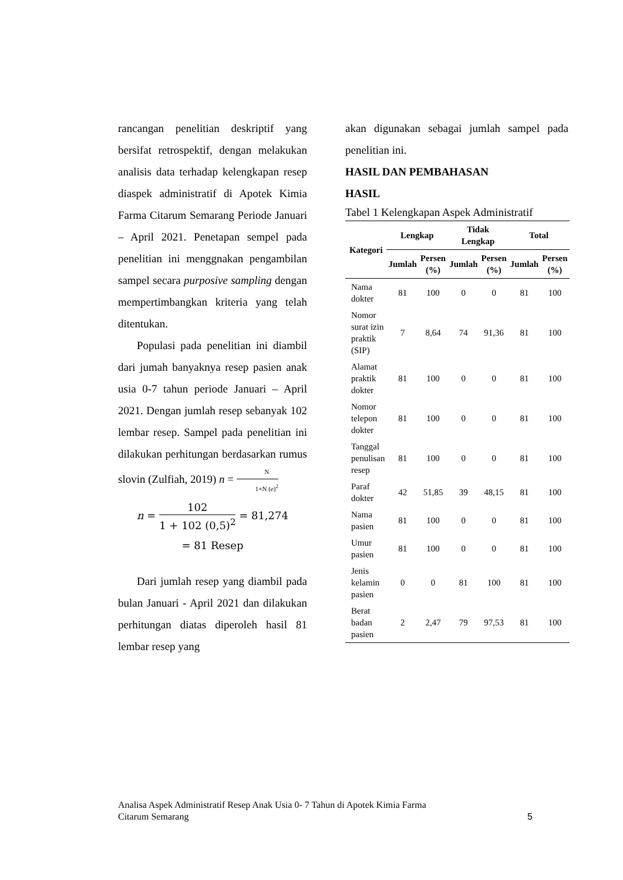rancangan penelitian deskriptif yang bersifat retrospektif, dengan melakukan analisis data terhadap kelengkapan resep diaspek administratif di Apotek Kimia Farma Citarum Semarang Periode Januari – April 2021. Penetapan sempel pada penelitian ini menggnakan pengambilan sampel secara purposive sampling dengan mempertimbangkan kriteria yang telah ditentukan.
Populasi pada penelitian ini diambil dari jumah banyaknya resep pasien anak usia 0-7 tahun periode Januari – April 2021. Dengan jumlah resep sebanyak 102 lembar resep. Sampel pada penelitian ini dilakukan perhitungan berdasarkan rumus slovin (Zulfiah, 2019) n = N 1+N (e)<sup>2</sup>
n = 102 1 + 102 (0,5)<sup>2</sup> = 81,274
= 81 Resep
Dari jumlah resep yang diambil pada bulan Januari - April 2021 dan dilakukan perhitungan diatas diperoleh hasil 81 lembar resep yang
akan digunakan sebagai jumlah sampel pada penelitian ini.
HASIL DAN PEMBAHASAN
HASIL
Tabel 1 Kelengkapan Aspek Administratif
| Kategori | Lengkap | | Tidak Lengkap | | Total | |
| --- | --- | --- | --- | --- | --- | --- |
| | Jumlah | Persen (%) | Jumlah | Persen (%) | Jumlah | Persen (%) |
| Nama dokter | 81 | 100 | 0 | 0 | 81 | 100 |
| Nomor surat izin praktik (SIP) | 7 | 8,64 | 74 | 91,36 | 81 | 100 |
| Alamat praktik dokter | 81 | 100 | 0 | 0 | 81 | 100 |
| Nomor telepon dokter | 81 | 100 | 0 | 0 | 81 | 100 |
| Tanggal penulisan resep | 81 | 100 | 0 | 0 | 81 | 100 |
| Paraf dokter | 42 | 51,85 | 39 | 48,15 | 81 | 100 |
| Nama pasien | 81 | 100 | 0 | 0 | 81 | 100 |
| Umur pasien | 81 | 100 | 0 | 0 | 81 | 100 |
| Jenis kelamin pasien | 0 | 0 | 81 | 100 | 81 | 100 |
| Berat badan pasien | 2 | 2,47 | 79 | 97,53 | 81 | 100 |
Analisa Aspek Administratif Resep Anak Usia 0- 7 Tahun di Apotek Kimia Farma
Citarum Semarang
5